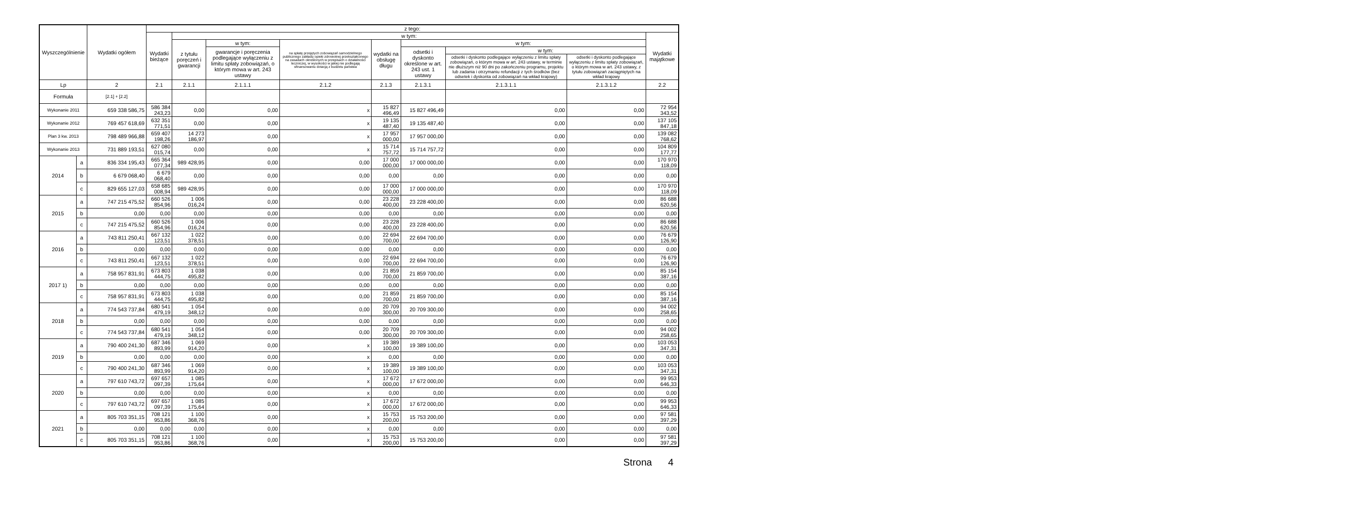| Wyszczególnienie | | Wydatki ogółem | z tego: | | | | | | | | |
| --- | --- | --- | --- | --- | --- | --- | --- | --- | --- | --- | --- |
| | | | Wydatki bieżące | w tym: | | | | | | | Wydatki majątkowe |
| | | | | z tytułu poręczeń i gwarancji | w tym: | na spłatę przejętych zobowiązań samodzielnego publicznego zakładu opieki zdrowotnej przekształconego na zasadach określonych w przepisach o działalności leczniczej, w wysokości w jakiej nie podlegają sfinansowaniu dotacją z budżetu państwa | wydatki na obsługę długu | w tym: | | | |
| | | | | | gwarancje i poręczenia podlegające wyłączeniu z limitu spłaty zobowiązań, o którym mowa w art. 243 ustawy | | | odsetki i dyskonto określone w art. 243 ust. 1 ustawy | w tym: | | |
| | | | | | | | | | odsetki i dyskonto podlegające wyłączeniu z limitu spłaty zobowiązań, o którym mowa w art. 243 ustawy, w terminie nie dłuższym niż 90 dni po zakończeniu programu, projektu lub zadania i otrzymaniu refundacji z tych środków (bez odsetek i dyskonta od zobowiązań na wkład krajowy) | odsetki i dyskonto podlegające wyłączeniu z limitu spłaty zobowiązań, o którym mowa w art. 243 ustawy, z tytułu zobowiązań zaciągniętych na wkład krajowy | |
| Lp | | 2 | 2.1 | 2.1.1 | 2.1.1.1 | 2.1.2 | 2.1.3 | 2.1.3.1 | 2.1.3.1.1 | 2.1.3.1.2 | 2.2 |
| Formuła | | [2.1] + [2.2] | | | | | | | | | |
| Wykonanie 2011 | | 659 338 586,75 | 586 384 243,23 | 0,00 | 0,00 | x | 15 827 496,49 | 15 827 496,49 | 0,00 | 0,00 | 72 954 343,52 |
| Wykonanie 2012 | | 769 457 618,69 | 632 351 771,51 | 0,00 | 0,00 | x | 19 135 487,40 | 19 135 487,40 | 0,00 | 0,00 | 137 105 847,18 |
| Plan 3 kw. 2013 | | 798 489 966,88 | 659 407 198,26 | 14 273 186,97 | 0,00 | x | 17 957 000,00 | 17 957 000,00 | 0,00 | 0,00 | 139 082 768,62 |
| Wykonanie 2013 | | 731 889 193,51 | 627 080 015,74 | 0,00 | 0,00 | x | 15 714 757,72 | 15 714 757,72 | 0,00 | 0,00 | 104 809 177,77 |
| 2014 | a | 836 334 195,43 | 665 364 077,34 | 989 428,95 | 0,00 | 0,00 | 17 000 000,00 | 17 000 000,00 | 0,00 | 0,00 | 170 970 118,09 |
| | b | 6 679 068,40 | 6 679 068,40 | 0,00 | 0,00 | 0,00 | 0,00 | 0,00 | 0,00 | 0,00 | 0,00 |
| | c | 829 655 127,03 | 658 685 008,94 | 989 428,95 | 0,00 | 0,00 | 17 000 000,00 | 17 000 000,00 | 0,00 | 0,00 | 170 970 118,09 |
| 2015 | a | 747 215 475,52 | 660 526 854,96 | 1 006 016,24 | 0,00 | 0,00 | 23 228 400,00 | 23 228 400,00 | 0,00 | 0,00 | 86 688 620,56 |
| | b | 0,00 | 0,00 | 0,00 | 0,00 | 0,00 | 0,00 | 0,00 | 0,00 | 0,00 | 0,00 |
| | c | 747 215 475,52 | 660 526 854,96 | 1 006 016,24 | 0,00 | 0,00 | 23 228 400,00 | 23 228 400,00 | 0,00 | 0,00 | 86 688 620,56 |
| 2016 | a | 743 811 250,41 | 667 132 123,51 | 1 022 378,51 | 0,00 | 0,00 | 22 694 700,00 | 22 694 700,00 | 0,00 | 0,00 | 76 679 126,90 |
| | b | 0,00 | 0,00 | 0,00 | 0,00 | 0,00 | 0,00 | 0,00 | 0,00 | 0,00 | 0,00 |
| | c | 743 811 250,41 | 667 132 123,51 | 1 022 378,51 | 0,00 | 0,00 | 22 694 700,00 | 22 694 700,00 | 0,00 | 0,00 | 76 679 126,90 |
| 2017 1) | a | 758 957 831,91 | 673 803 444,75 | 1 038 495,82 | 0,00 | 0,00 | 21 859 700,00 | 21 859 700,00 | 0,00 | 0,00 | 85 154 387,16 |
| | b | 0,00 | 0,00 | 0,00 | 0,00 | 0,00 | 0,00 | 0,00 | 0,00 | 0,00 | 0,00 |
| | c | 758 957 831,91 | 673 803 444,75 | 1 038 495,82 | 0,00 | 0,00 | 21 859 700,00 | 21 859 700,00 | 0,00 | 0,00 | 85 154 387,16 |
| 2018 | a | 774 543 737,84 | 680 541 479,19 | 1 054 348,12 | 0,00 | 0,00 | 20 709 300,00 | 20 709 300,00 | 0,00 | 0,00 | 94 002 258,65 |
| | b | 0,00 | 0,00 | 0,00 | 0,00 | 0,00 | 0,00 | 0,00 | 0,00 | 0,00 | 0,00 |
| | c | 774 543 737,84 | 680 541 479,19 | 1 054 348,12 | 0,00 | 0,00 | 20 709 300,00 | 20 709 300,00 | 0,00 | 0,00 | 94 002 258,65 |
| 2019 | a | 790 400 241,30 | 687 346 893,99 | 1 069 914,20 | 0,00 | x | 19 389 100,00 | 19 389 100,00 | 0,00 | 0,00 | 103 053 347,31 |
| | b | 0,00 | 0,00 | 0,00 | 0,00 | x | 0,00 | 0,00 | 0,00 | 0,00 | 0,00 |
| | c | 790 400 241,30 | 687 346 893,99 | 1 069 914,20 | 0,00 | x | 19 389 100,00 | 19 389 100,00 | 0,00 | 0,00 | 103 053 347,31 |
| 2020 | a | 797 610 743,72 | 697 657 097,39 | 1 085 175,64 | 0,00 | x | 17 672 000,00 | 17 672 000,00 | 0,00 | 0,00 | 99 953 646,33 |
| | b | 0,00 | 0,00 | 0,00 | 0,00 | x | 0,00 | 0,00 | 0,00 | 0,00 | 0,00 |
| | c | 797 610 743,72 | 697 657 097,39 | 1 085 175,64 | 0,00 | x | 17 672 000,00 | 17 672 000,00 | 0,00 | 0,00 | 99 953 646,33 |
| 2021 | a | 805 703 351,15 | 708 121 953,86 | 1 100 368,76 | 0,00 | x | 15 753 200,00 | 15 753 200,00 | 0,00 | 0,00 | 97 581 397,29 |
| | b | 0,00 | 0,00 | 0,00 | 0,00 | x | 0,00 | 0,00 | 0,00 | 0,00 | 0,00 |
| | c | 805 703 351,15 | 708 121 953,86 | 1 100 368,76 | 0,00 | x | 15 753 200,00 | 15 753 200,00 | 0,00 | 0,00 | 97 581 397,29 |
Strona 4